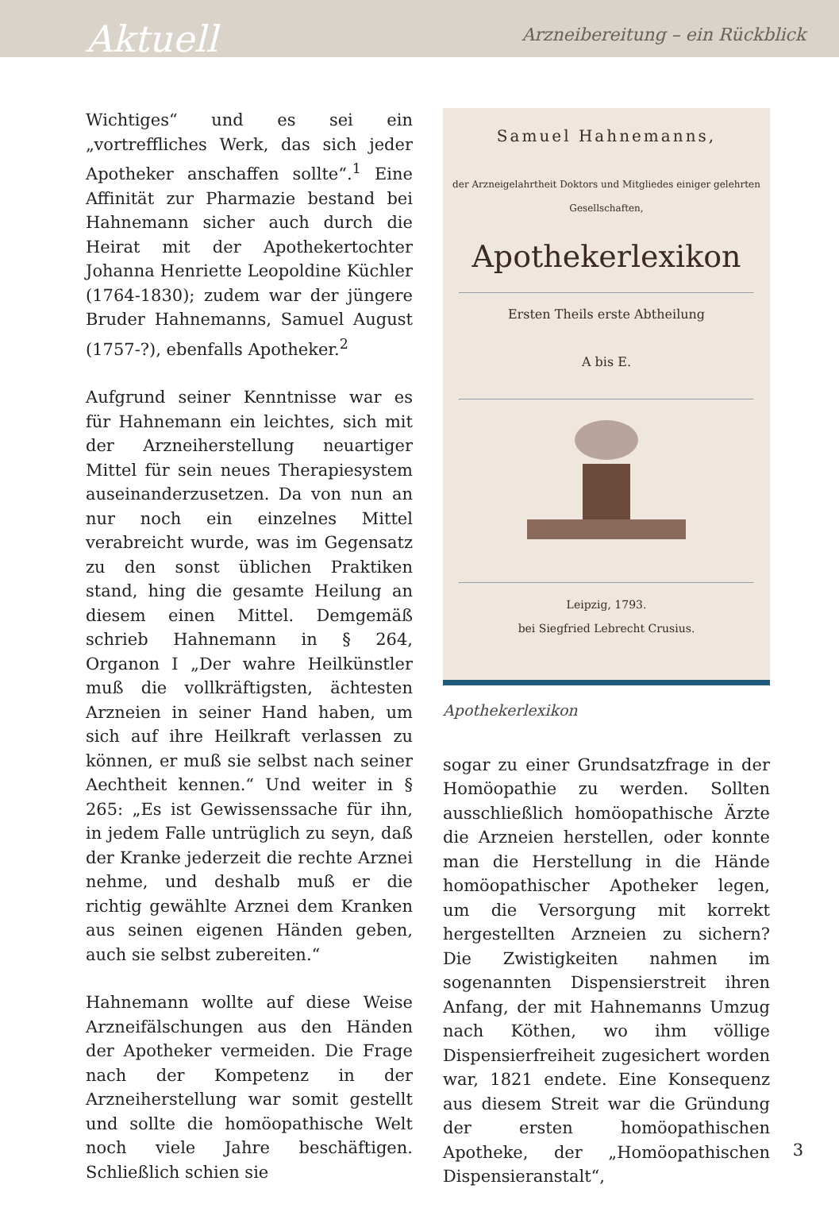Aktuell Arzneibereitung – ein Rückblick
Wichtiges“ und es sei ein „vortreffliches Werk, das sich jeder Apotheker anschaffen sollte“.<sup>1</sup> Eine Affinität zur Pharmazie bestand bei Hahnemann sicher auch durch die Heirat mit der Apothekertochter Johanna Henriette Leopoldine Küchler (1764-1830); zudem war der jüngere Bruder Hahnemanns, Samuel August (1757-?), ebenfalls Apotheker.<sup>2</sup>
Aufgrund seiner Kenntnisse war es für Hahnemann ein leichtes, sich mit der Arzneiherstellung neuartiger Mittel für sein neues Therapiesystem auseinanderzusetzen. Da von nun an nur noch ein einzelnes Mittel verabreicht wurde, was im Gegensatz zu den sonst üblichen Praktiken stand, hing die gesamte Heilung an diesem einen Mittel. Demgemäß schrieb Hahnemann in § 264, Organon I „Der wahre Heilkünstler muß die vollkräftigsten, ächtesten Arzneien in seiner Hand haben, um sich auf ihre Heilkraft verlassen zu können, er muß sie selbst nach seiner Aechtheit kennen.“ Und weiter in § 265: „Es ist Gewissenssache für ihn, in jedem Falle untrüglich zu seyn, daß der Kranke jederzeit die rechte Arznei nehme, und deshalb muß er die richtig gewählte Arznei dem Kranken aus seinen eigenen Händen geben, auch sie selbst zubereiten.“
Hahnemann wollte auf diese Weise Arzneifälschungen aus den Händen der Apotheker vermeiden. Die Frage nach der Kompetenz in der Arzneiherstellung war somit gestellt und sollte die homöopathische Welt noch viele Jahre beschäftigen. Schließlich schien sie
Samuel Hahnemanns,
der Arzneigelahrtheit Doktors und Mitgliedes einiger gelehrten Gesellschaften,
Apothekerlexikon
Ersten Theils erste Abtheilung
A bis E.
Leipzig, 1793.
bei Siegfried Lebrecht Crusius.
Apothekerlexikon
sogar zu einer Grundsatzfrage in der Homöopathie zu werden. Sollten ausschließlich homöopathische Ärzte die Arzneien herstellen, oder konnte man die Herstellung in die Hände homöopathischer Apotheker legen, um die Versorgung mit korrekt hergestellten Arzneien zu sichern? Die Zwistigkeiten nahmen im sogenannten Dispensierstreit ihren Anfang, der mit Hahnemanns Umzug nach Köthen, wo ihm völlige Dispensierfreiheit zugesichert worden war, 1821 endete. Eine Konsequenz aus diesem Streit war die Gründung der ersten homöopathischen Apotheke, der „Homöopathischen Dispensieranstalt“,
3